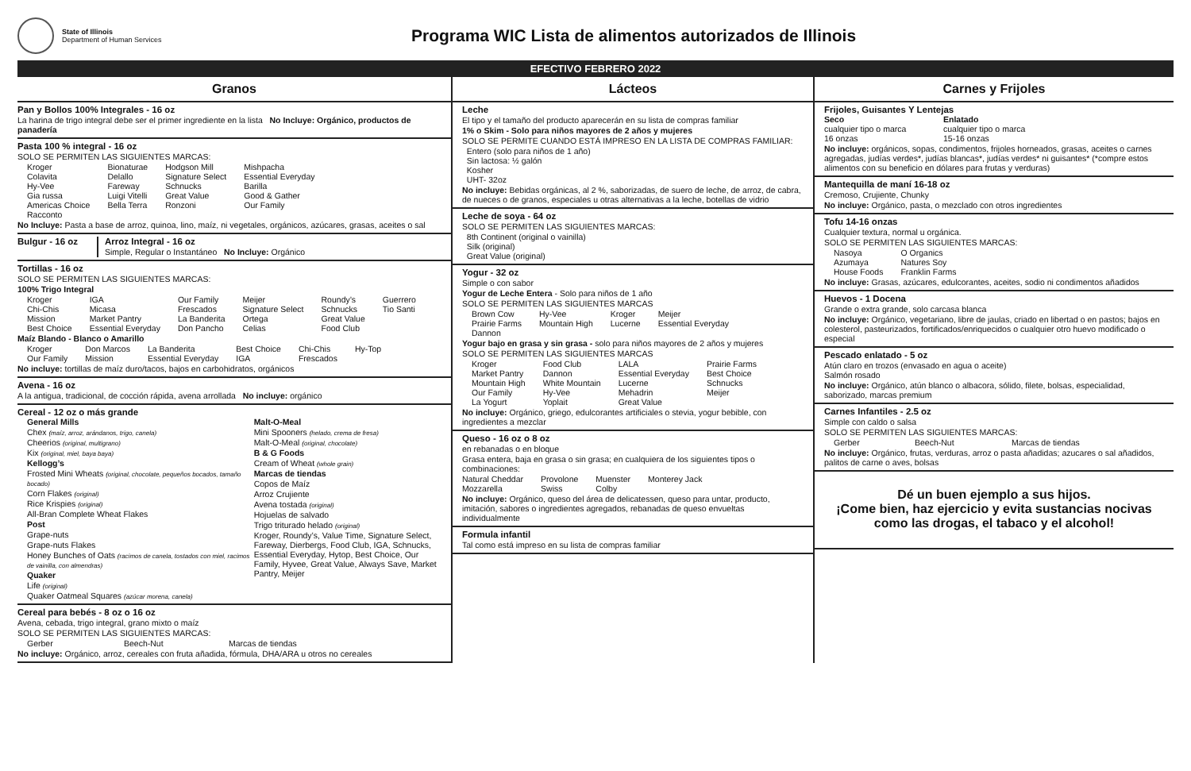State of Illinois
Department of Human Services
Programa WIC Lista de alimentos autorizados de Illinois
EFECTIVO FEBRERO 2022
Granos
Pan y Bollos 100% Integrales - 16 oz
La harina de trigo integral debe ser el primer ingrediente en la lista No Incluye: Orgánico, productos de panadería
Pasta 100 % integral - 16 oz
SOLO SE PERMITEN LAS SIGUIENTES MARCAS:
| Kroger | Bionaturae | Hodgson Mill | Mishpacha |
| Colavita | Delallo | Signature Select | Essential Everyday |
| Hy-Vee | Fareway | Schnucks | Barilla |
| Gia russa | Luigi Vitelli | Great Value | Good & Gather |
| Americas Choice | Bella Terra | Ronzoni | Our Family |
| Racconto | | | |
No Incluye: Pasta a base de arroz, quinoa, lino, maíz, ni vegetales, orgánicos, azúcares, grasas, aceites o sal
Bulgur - 16 oz Arroz Integral - 16 oz
Simple, Regular o Instantáneo No Incluye: Orgánico
Tortillas - 16 oz
SOLO SE PERMITEN LAS SIGUIENTES MARCAS:
100% Trigo Integral
| Kroger | IGA | Our Family | Meijer | Roundy’s | Guerrero |
| Chi-Chis | Micasa | Frescados | Signature Select | Schnucks | Tio Santi |
| Mission | Market Pantry | La Banderita | Ortega | Great Value | |
| Best Choice | Essential Everyday | Don Pancho | Celias | Food Club | |
Maíz Blando - Blanco o Amarillo
| Kroger | Don Marcos | La Banderita | Best Choice | Chi-Chis | Hy-Top |
| Our Family | Mission | Essential Everyday | IGA | Frescados | |
No incluye: tortillas de maíz duro/tacos, bajos en carbohidratos, orgánicos
Avena - 16 oz
A la antigua, tradicional, de cocción rápida, avena arrollada No incluye: orgánico
Cereal - 12 oz o más grande
General Mills
Chex (maíz, arroz, arándanos, trigo, canela)
Cheerios (original, multigrano)
Kix (original, miel, baya baya)
Kellogg’s
Frosted Mini Wheats (original, chocolate, pequeños bocados, tamaño bocado)
Corn Flakes (original)
Rice Krispies (original)
All-Bran Complete Wheat Flakes
Post
Grape-nuts
Grape-nuts Flakes
Honey Bunches of Oats (racimos de canela, tostados con miel, racimos de vainilla, con almendras)
Quaker
Life (original)
Quaker Oatmeal Squares (azúcar morena, canela)
Malt-O-Meal
Mini Spooners (helado, crema de fresa)
Malt-O-Meal (original, chocolate)
B & G Foods
Cream of Wheat (whole grain)
Marcas de tiendas
Copos de Maíz
Arroz Crujiente
Avena tostada (original)
Hojuelas de salvado
Trigo triturado helado (original)
Kroger, Roundy’s, Value Time, Signature Select, Fareway, Dierbergs, Food Club, IGA, Schnucks, Essential Everyday, Hytop, Best Choice, Our Family, Hyvee, Great Value, Always Save, Market Pantry, Meijer
Cereal para bebés - 8 oz o 16 oz
Avena, cebada, trigo integral, grano mixto o maíz
SOLO SE PERMITEN LAS SIGUIENTES MARCAS:
| Gerber | Beech-Nut | Marcas de tiendas |
No incluye: Orgánico, arroz, cereales con fruta añadida, fórmula, DHA/ARA u otros no cereales
Lácteos
Leche
El tipo y el tamaño del producto aparecerán en su lista de compras familiar
1% o Skim - Solo para niños mayores de 2 años y mujeres
SOLO SE PERMITE CUANDO ESTÁ IMPRESO EN LA LISTA DE COMPRAS FAMILIAR:
Entero (solo para niños de 1 año)
Sin lactosa: ½ galón
Kosher
UHT- 32oz
No incluye: Bebidas orgánicas, al 2 %, saborizadas, de suero de leche, de arroz, de cabra, de nueces o de granos, especiales u otras alternativas a la leche, botellas de vidrio
Leche de soya - 64 oz
SOLO SE PERMITEN LAS SIGUIENTES MARCAS:
8th Continent (original o vainilla)
Silk (original)
Great Value (original)
Yogur - 32 oz
Simple o con sabor
Yogur de Leche Entera - Solo para niños de 1 año
SOLO SE PERMITEN LAS SIGUIENTES MARCAS
| Brown Cow | Hy-Vee | Kroger | Meijer |
| Prairie Farms | Mountain High | Lucerne | Essential Everyday |
| Dannon | | | |
Yogur bajo en grasa y sin grasa - solo para niños mayores de 2 años y mujeres
SOLO SE PERMITEN LAS SIGUIENTES MARCAS
| Kroger | Food Club | LALA | Prairie Farms |
| Market Pantry | Dannon | Essential Everyday | Best Choice |
| Mountain High | White Mountain | Lucerne | Schnucks |
| Our Family | Hy-Vee | Mehadrin | Meijer |
| La Yogurt | Yoplait | Great Value | |
No incluye: Orgánico, griego, edulcorantes artificiales o stevia, yogur bebible, con ingredientes a mezclar
Queso - 16 oz o 8 oz
en rebanadas o en bloque
Grasa entera, baja en grasa o sin grasa; en cualquiera de los siguientes tipos o combinaciones:
| Natural Cheddar | Provolone | Muenster | Monterey Jack |
| Mozzarella | Swiss | Colby | |
No incluye: Orgánico, queso del área de delicatessen, queso para untar, producto, imitación, sabores o ingredientes agregados, rebanadas de queso envueltas individualmente
Formula infantil
Tal como está impreso en su lista de compras familiar
Carnes y Frijoles
Frijoles, Guisantes Y Lentejas
| Seco | Enlatado |
| --- | --- |
| cualquier tipo o marca | cualquier tipo o marca |
| 16 onzas | 15-16 onzas |
No incluye: orgánicos, sopas, condimentos, frijoles horneados, grasas, aceites o carnes agregadas, judías verdes*, judías blancas*, judías verdes* ni guisantes* (*compre estos alimentos con su beneficio en dólares para frutas y verduras)
Mantequilla de maní 16-18 oz
Cremoso, Crujiente, Chunky
No incluye: Orgánico, pasta, o mezclado con otros ingredientes
Tofu 14-16 onzas
Cualquier textura, normal u orgánica.
SOLO SE PERMITEN LAS SIGUIENTES MARCAS:
| Nasoya | O Organics |
| Azumaya | Natures Soy |
| House Foods | Franklin Farms |
No incluye: Grasas, azúcares, edulcorantes, aceites, sodio ni condimentos añadidos
Huevos - 1 Docena
Grande o extra grande, solo carcasa blanca
No incluye: Orgánico, vegetariano, libre de jaulas, criado en libertad o en pastos; bajos en colesterol, pasteurizados, fortificados/enriquecidos o cualquier otro huevo modificado o especial
Pescado enlatado - 5 oz
Atún claro en trozos (envasado en agua o aceite)
Salmón rosado
No incluye: Orgánico, atún blanco o albacora, sólido, filete, bolsas, especialidad, saborizado, marcas premium
Carnes Infantiles - 2.5 oz
Simple con caldo o salsa
SOLO SE PERMITEN LAS SIGUIENTES MARCAS:
| Gerber | Beech-Nut | Marcas de tiendas |
No incluye: Orgánico, frutas, verduras, arroz o pasta añadidas; azucares o sal añadidos, palitos de carne o aves, bolsas
Dé un buen ejemplo a sus hijos.
¡Come bien, haz ejercicio y evita sustancias nocivas como las drogas, el tabaco y el alcohol!